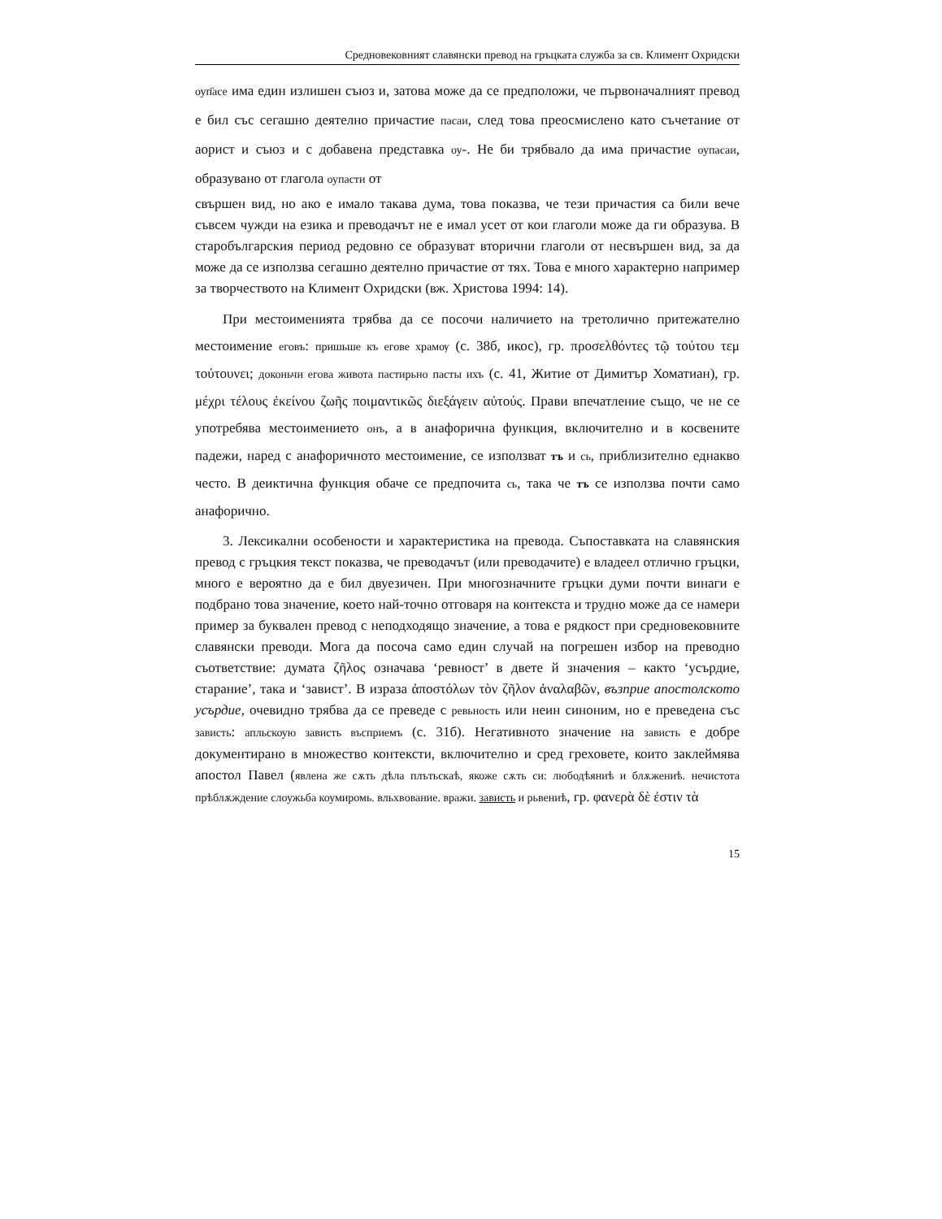Средновековният славянски превод на гръцката служба за св. Климент Охридски
оуп҃асе има един излишен съюз и, затова може да се предположи, че първоначалният превод е бил със сегашно деятелно причастие пасаи, след това преосмислено като съчетание от аорист и съюз и с добавена представка оу-. Не би трябвало да има причастие оупасаи, образувано от глагола оупасти от
свършен вид, но ако е имало такава дума, това показва, че тези причастия са били вече съвсем чужди на езика и преводачът не е имал усет от кои глаголи може да ги образува. В старобългарския период редовно се образуват вторични глаголи от несвършен вид, за да може да се използва сегашно деятелно причастие от тях. Това е много характерно например за творчеството на Климент Охридски (вж. Христова 1994: 14).
При местоименията трябва да се посочи наличието на третолично притежателно местоимение еговъ: пришьше къ егове храмѹ (с. 38б, икос), гр. προσελθόντες τῷ τούτου τεμ τούτουνει; доконьчи егова живота пастирьно пасты ихъ (с. 41, Житие от Димитър Хоматиан), гр. μέχρι τέλους ἐκείνου ζωῆς ποιμαντικῶς διεξάγειν αὐτούς. Прави впечатление също, че не се употребява местоимението онъ, а в анафорична функция, включително и в косвените падежи, наред с анафоричното местоимение, се използват тъ и сь, приблизително еднакво често. В деиктична функция обаче се предпочита сь, така че тъ се използва почти само анафорично.
3. Лексикални особености и характеристика на превода. Съпоставката на славянския превод с гръцкия текст показва, че преводачът (или преводачите) е владеел отлично гръцки, много е вероятно да е бил двуезичен. При многозначните гръцки думи почти винаги е подбрано това значение, което най-точно отговаря на контекста и трудно може да се намери пример за буквален превод с неподходящо значение, а това е рядкост при средновековните славянски преводи. Мога да посоча само един случай на погрешен избор на преводно съответствие: думата ζῆλος означава ‘ревност’ в двете й значения – както ‘усърдие, старание’, така и ‘завист’. В израза ἀποστόλων τὸν ζῆλον ἀναλαβῶν, възприе апостолското усърдие, очевидно трябва да се преведе с ревьность или неин синоним, но е преведена със зависть: апльскоую зависть въсприемъ (с. 31б). Негативното значение на зависть е добре документирано в множество контексти, включително и сред греховете, които заклеймява апостол Павел (явлена же сѫть дѣла плътьскаѣ, якоже сѫть си: любодѣяниѣ и блѫжениѣ. нечистота прѣблѫждение слоужьба коумиромь. вльхвование. вражи. зависть и рьвениѣ, гр. φανερὰ δὲ ἐστιν τὰ
15